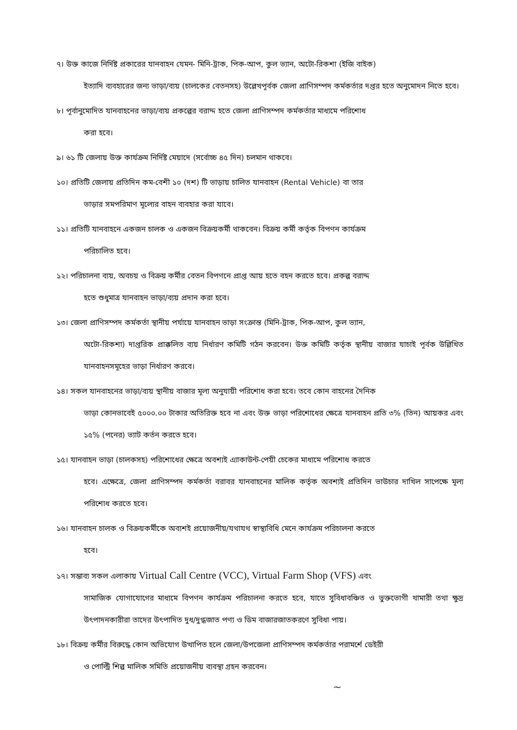৭। উক্ত কাজে নির্দিষ্ট প্রকারের যানবাহন যেমন- মিনি-ট্রাক, পিক-আপ, কুল ভ্যান, অটো-রিকশা (ইজি বাইক)
ইত্যাদি ব্যবহারের জন্য ভাড়া/ব্যয় (চালকের বেতনসহ) উল্লেখপূর্বক জেলা প্রাণিসম্পদ কর্মকর্তার দপ্তর হতে অনুমোদন নিতে হবে।
৮। পূর্বানুমোদিত যানবাহনের ভাড়া/ব্যয় প্রকল্পের বরাদ্দ হতে জেলা প্রাণিসম্পদ কর্মকর্তার মাধ্যমে পরিশোধ
করা হবে।
৯। ৬১ টি জেলায় উক্ত কার্যক্রম নির্দিষ্ট মেয়াদে (সর্বোচ্চ ৪৫ দিন) চলমান থাকবে।
১০। প্রতিটি জেলায় প্রতিদিন কম-বেশী ১০ (দশ) টি ভাড়ায় চালিত যানবাহন (Rental Vehicle) বা তার
ভাড়ার সমপরিমাণ মূল্যের বাহন ব্যবহার করা যাবে।
১১। প্রতিটি যানবাহনে একজন চালক ও একজন বিক্রয়কর্মী থাকবেন। বিক্রয় কর্মী কর্তৃক বিপণন কার্যক্রম
পরিচালিত হবে।
১২। পরিচালনা ব্যয়, অবচয় ও বিক্রয় কর্মীর বেতন বিপণনে প্রাপ্ত আয় হতে বহন করতে হবে। প্রকল্প বরাদ্দ
হতে শুধুমাত্র যানবাহন ভাড়া/ব্যয় প্রদান করা হবে।
১৩। জেলা প্রাণিসম্পদ কর্মকর্তা স্থানীয় পর্যায়ে যানবাহন ভাড়া সংক্রান্ত (মিনি-ট্রাক, পিক-আপ, কুল ভ্যান,
অটো-রিকশা) দাপ্তরিক প্রাক্কলিত ব্যয় নির্ধারণ কমিটি গঠন করবেন। উক্ত কমিটি কর্তৃক স্থানীয় বাজার যাচাই পূর্বক উল্লিখিত যানবাহনসমূহের ভাড়া নির্ধারণ করবে।
১৪। সকল যানবাহনের ভাড়া/ব্যয় স্থানীয় বাজার মূল্য অনুযায়ী পরিশোধ করা হবে। তবে কোন বাহনের দৈনিক
ভাড়া কোনভাবেই ৫০০০.০০ টাকার অতিরিক্ত হবে না এবং উক্ত ভাড়া পরিশোধের ক্ষেত্রে যানবাহন প্রতি ৩% (তিন) আয়কর এবং ১৫% (পনের) ভ্যাট কর্তন করতে হবে।
১৫। যানবাহন ভাড়া (চালকসহ) পরিশোধের ক্ষেত্রে অবশ্যই এ্যাকাউন্ট-পেয়ী চেকের মাধ্যমে পরিশোধ করতে
হবে। এক্ষেত্রে, জেলা প্রাণিসম্পদ কর্মকর্তা বরাবর যানবাহনের মালিক কর্তৃক অবশ্যই প্রতিদিন ভাউচার দাখিল সাপেক্ষে মূল্য পরিশোধ করতে হবে।
১৬। যানবাহন চালক ও বিক্রয়কর্মীকে অব্যশই প্রয়োজনীয়/যথাযথ স্বাস্থ্যবিধি মেনে কার্যক্রম পরিচালনা করতে
হবে।
১৭। সম্ভাব্য সকল এলাকায় Virtual Call Centre (VCC), Virtual Farm Shop (VFS) এবং
সামাজিক যোগাযোগের মাধ্যমে বিপণন কার্যক্রম পরিচালনা করতে হবে, যাতে সুবিধাবঞ্চিত ও ভুক্তভোগী খামারী তথা ক্ষুদ্র উৎপাদনকারীরা তাদের উৎপাদিত দুধ/দুগ্ধজাত পণ্য ও ডিম বাজারজাতকরণে সুবিধা পায়।
১৮। বিক্রয় কর্মীর বিরুদ্ধে কোন অভিযোগ উত্থাপিত হলে জেলা/উপজেলা প্রাণিসম্পদ কর্মকর্তার পরামর্শে ডেইরী
ও পোল্ট্রি শিল্প মালিক সমিতি প্রয়োজনীয় ব্যবস্থা গ্রহন করবেন।
~